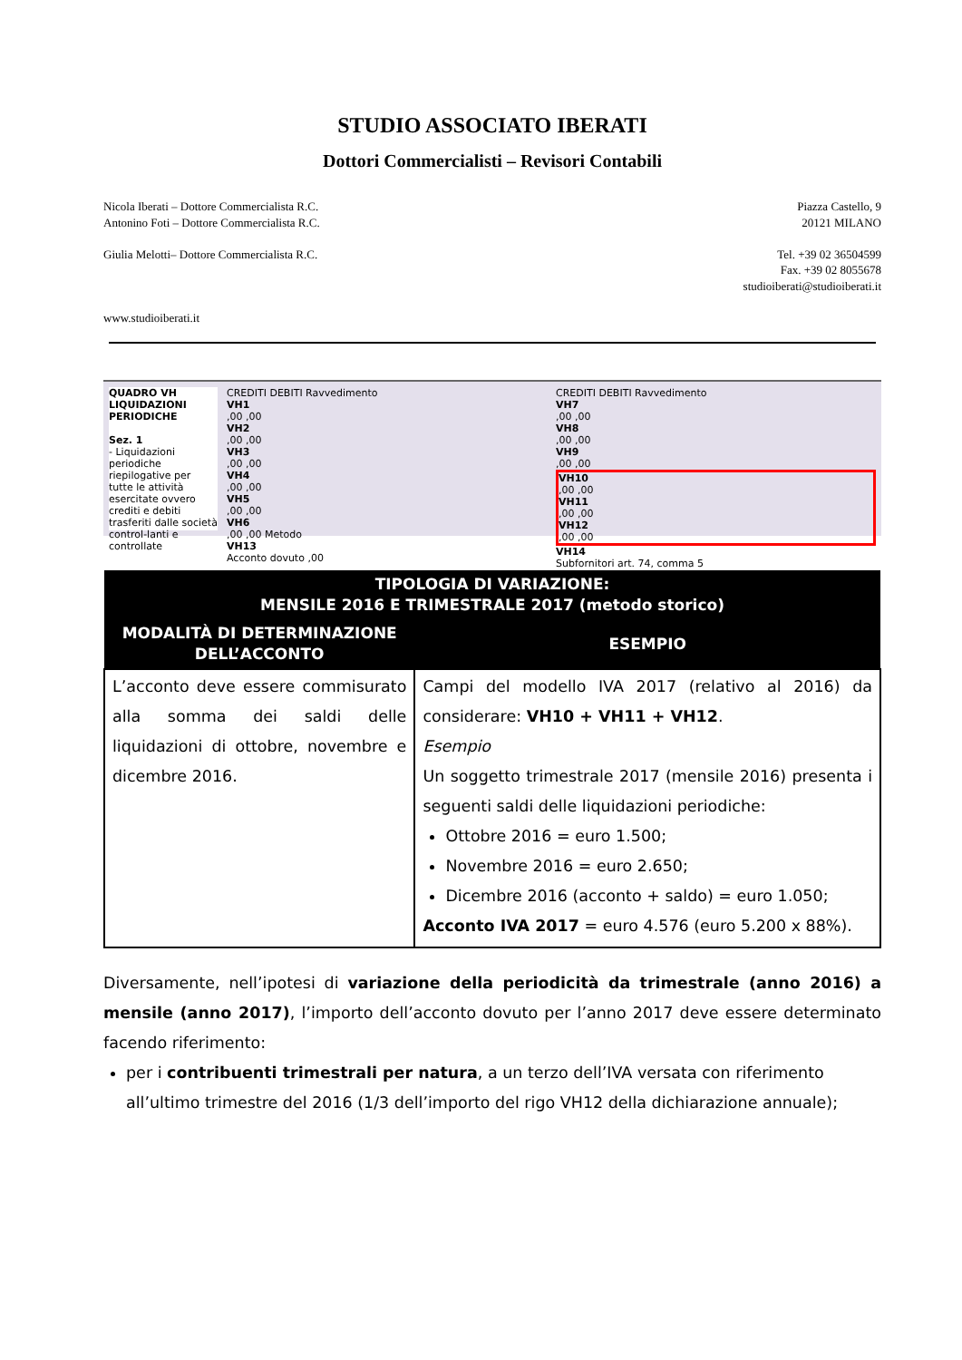STUDIO ASSOCIATO IBERATI
Dottori Commercialisti – Revisori Contabili
Nicola Iberati – Dottore Commercialista R.C.
Antonino Foti – Dottore Commercialista R.C.
Giulia Melotti– Dottore Commercialista R.C.
www.studioiberati.it
Piazza Castello, 9
20121 MILANO
Tel. +39 02 36504599
Fax. +39 02 8055678
studioiberati@studioiberati.it
QUADRO VH
LIQUIDAZIONI PERIODICHE
Sez. 1
- Liquidazioni periodiche riepilogative per tutte le attività esercitate ovvero crediti e debiti trasferiti dalle società control-lanti e controllate
CREDITI DEBITI Ravvedimento
VH1
,00 ,00
VH2
,00 ,00
VH3
,00 ,00
VH4
,00 ,00
VH5
,00 ,00
VH6
,00 ,00 Metodo
VH13
Acconto dovuto ,00
CREDITI DEBITI Ravvedimento
VH7
,00 ,00
VH8
,00 ,00
VH9
,00 ,00
VH10
,00 ,00
VH11
,00 ,00
VH12
,00 ,00
VH14
Subfornitori art. 74, comma 5
| TIPOLOGIA DI VARIAZIONE: MENSILE 2016 E TRIMESTRALE 2017 (metodo storico) | |
| --- | --- |
| MODALITÀ DI DETERMINAZIONE DELL’ACCONTO | ESEMPIO |
| L’acconto deve essere commisurato alla somma dei saldi delle liquidazioni di ottobre, novembre e dicembre 2016. | Campi del modello IVA 2017 (relativo al 2016) da considerare: VH10 + VH11 + VH12 . Esempio Un soggetto trimestrale 2017 (mensile 2016) presenta i seguenti saldi delle liquidazioni periodiche: Ottobre 2016 = euro 1.500; Novembre 2016 = euro 2.650; Dicembre 2016 (acconto + saldo) = euro 1.050; Acconto IVA 2017 = euro 4.576 (euro 5.200 x 88%). |
Diversamente, nell’ipotesi di variazione della periodicità da trimestrale (anno 2016) a mensile (anno 2017), l’importo dell’acconto dovuto per l’anno 2017 deve essere determinato facendo riferimento:
per i contribuenti trimestrali per natura, a un terzo dell’IVA versata con riferimento all’ultimo trimestre del 2016 (1/3 dell’importo del rigo VH12 della dichiarazione annuale);